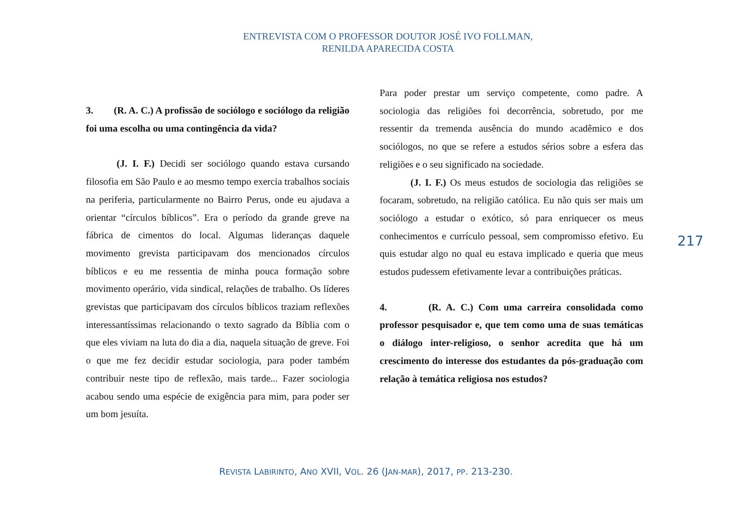ENTREVISTA COM O PROFESSOR DOUTOR JOSÉ IVO FOLLMAN,
RENILDA APARECIDA COSTA
3. (R. A. C.) A profissão de sociólogo e sociólogo da religião foi uma escolha ou uma contingência da vida?
(J. I. F.) Decidi ser sociólogo quando estava cursando filosofia em São Paulo e ao mesmo tempo exercia trabalhos sociais na periferia, particularmente no Bairro Perus, onde eu ajudava a orientar “círculos bíblicos”. Era o período da grande greve na fábrica de cimentos do local. Algumas lideranças daquele movimento grevista participavam dos mencionados círculos bíblicos e eu me ressentia de minha pouca formação sobre movimento operário, vida sindical, relações de trabalho. Os líderes grevistas que participavam dos círculos bíblicos traziam reflexões interessantíssimas relacionando o texto sagrado da Bíblia com o que eles viviam na luta do dia a dia, naquela situação de greve. Foi o que me fez decidir estudar sociologia, para poder também contribuir neste tipo de reflexão, mais tarde... Fazer sociologia acabou sendo uma espécie de exigência para mim, para poder ser um bom jesuíta.
Para poder prestar um serviço competente, como padre. A sociologia das religiões foi decorrência, sobretudo, por me ressentir da tremenda ausência do mundo acadêmico e dos sociólogos, no que se refere a estudos sérios sobre a esfera das religiões e o seu significado na sociedade.
(J. I. F.) Os meus estudos de sociologia das religiões se focaram, sobretudo, na religião católica. Eu não quis ser mais um sociólogo a estudar o exótico, só para enriquecer os meus conhecimentos e currículo pessoal, sem compromisso efetivo. Eu quis estudar algo no qual eu estava implicado e queria que meus estudos pudessem efetivamente levar a contribuições práticas.
4. (R. A. C.) Com uma carreira consolidada como professor pesquisador e, que tem como uma de suas temáticas o diálogo inter-religioso, o senhor acredita que há um crescimento do interesse dos estudantes da pós-graduação com relação à temática religiosa nos estudos?
217
REVISTA LABIRINTO, ANO XVII, VOL. 26 (JAN-MAR), 2017, PP. 213-230.